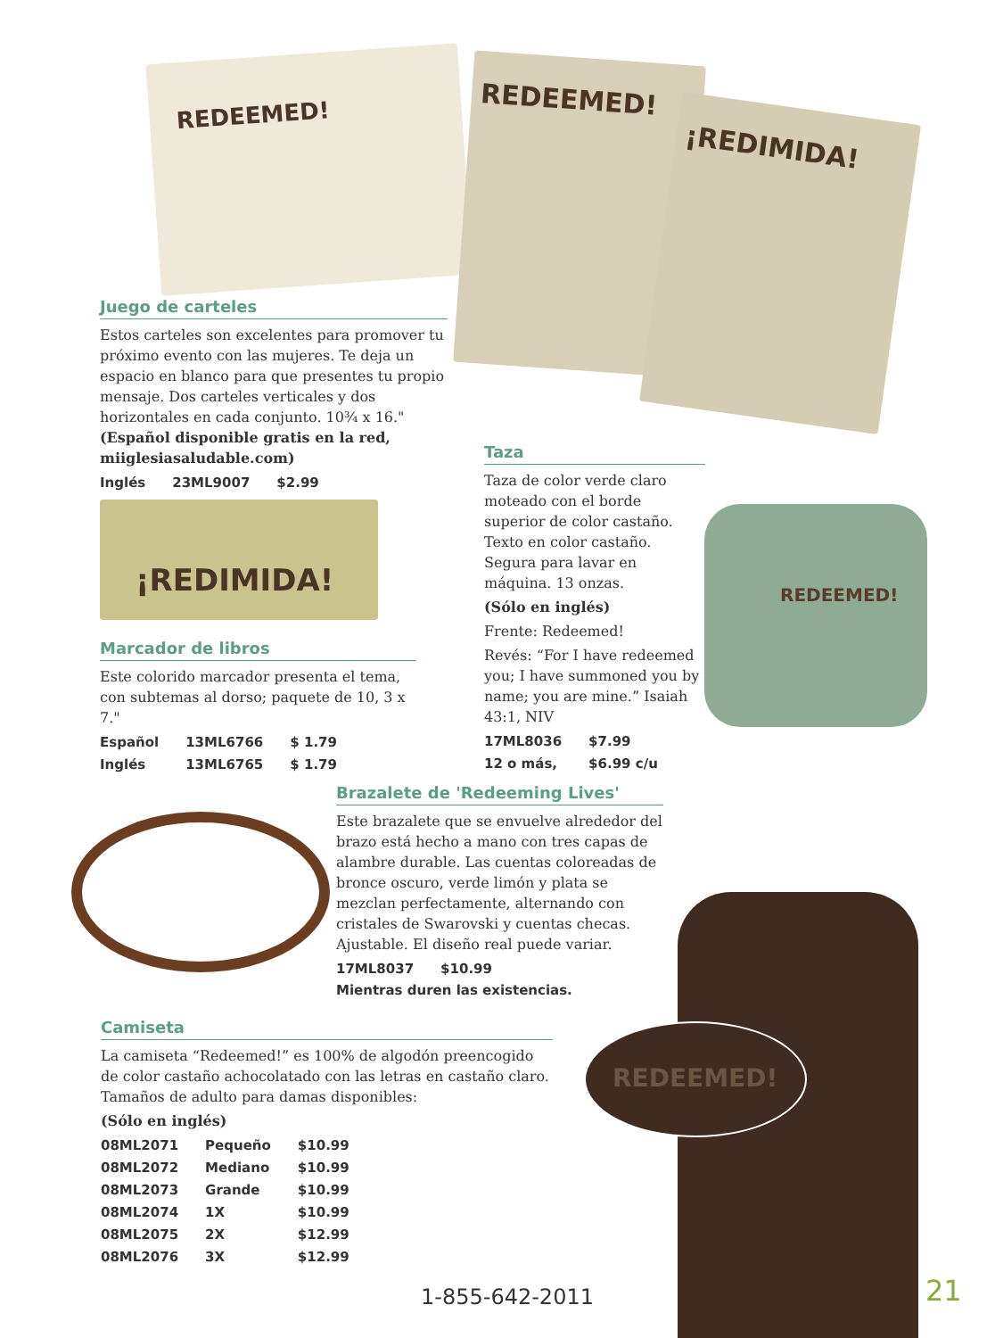REDEEMED! REDEEMED!
¡REDIMIDA!
¡REDIMIDA! REDEEMED!
REDEEMED!
Juego de carteles
Estos carteles son excelentes para promover tu próximo evento con las mujeres. Te deja un espacio en blanco para que presentes tu propio mensaje. Dos carteles verticales y dos horizontales en cada conjunto. 10¾ x 16." (Español disponible gratis en la red, miiglesiasaludable.com)
| Inglés | 23ML9007 | $2.99 |
Marcador de libros
Este colorido marcador presenta el tema, con subtemas al dorso; paquete de 10, 3 x 7."
| Español | 13ML6766 | $ 1.79 |
| Inglés | 13ML6765 | $ 1.79 |
Taza
Taza de color verde claro moteado con el borde superior de color castaño. Texto en color castaño. Segura para lavar en máquina. 13 onzas.
(Sólo en inglés)
Frente: Redeemed!
Revés: “For I have redeemed you; I have summoned you by name; you are mine.” Isaiah 43:1, NIV
| 17ML8036 | $7.99 |
| 12 o más, | $6.99 c/u |
Brazalete de 'Redeeming Lives'
Este brazalete que se envuelve alrededor del brazo está hecho a mano con tres capas de alambre durable. Las cuentas coloreadas de bronce oscuro, verde limón y plata se mezclan perfectamente, alternando con cristales de Swarovski y cuentas checas. Ajustable. El diseño real puede variar.
| 17ML8037 | $10.99 |
Mientras duren las existencias.
Camiseta
La camiseta “Redeemed!” es 100% de algodón preencogido de color castaño achocolatado con las letras en castaño claro. Tamaños de adulto para damas disponibles:
(Sólo en inglés)
| 08ML2071 | Pequeño | $10.99 |
| 08ML2072 | Mediano | $10.99 |
| 08ML2073 | Grande | $10.99 |
| 08ML2074 | 1X | $10.99 |
| 08ML2075 | 2X | $12.99 |
| 08ML2076 | 3X | $12.99 |
1-855-642-2011 21